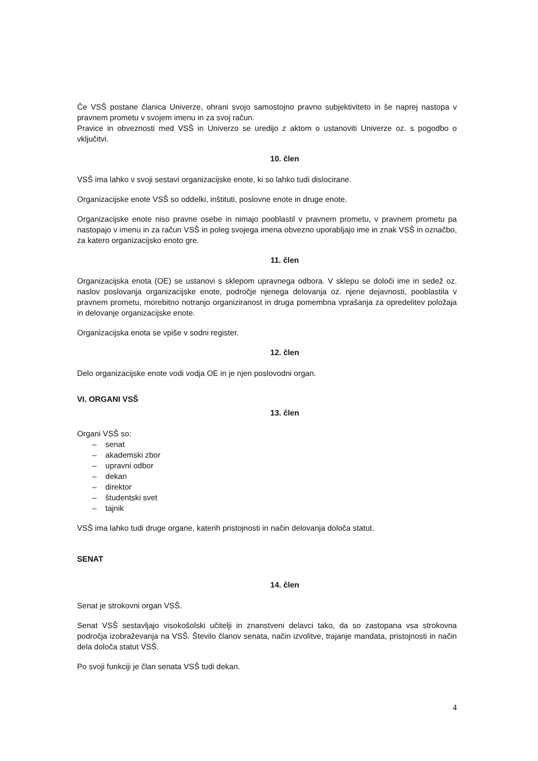Če VSŠ postane članica Univerze, ohrani svojo samostojno pravno subjektiviteto in še naprej nastopa v pravnem prometu v svojem imenu in za svoj račun.
Pravice in obveznosti med VSŠ in Univerzo se uredijo z aktom o ustanoviti Univerze oz. s pogodbo o vključitvi.
10. člen
VSŠ ima lahko v svoji sestavi organizacijske enote, ki so lahko tudi dislocirane.
Organizacijske enote VSŠ so oddelki, inštituti, poslovne enote in druge enote.
Organizacijske enote niso pravne osebe in nimajo pooblastil v pravnem prometu, v pravnem prometu pa nastopajo v imenu in za račun VSŠ in poleg svojega imena obvezno uporabljajo ime in znak VSŠ in označbo, za katero organizacijsko enoto gre.
11. člen
Organizacijska enota (OE) se ustanovi s sklepom upravnega odbora. V sklepu se določi ime in sedež oz. naslov poslovanja organizacijske enote, področje njenega delovanja oz. njene dejavnosti, pooblastila v pravnem prometu, morebitno notranjo organiziranost in druga pomembna vprašanja za opredelitev položaja in delovanje organizacijske enote.
Organizacijska enota se vpiše v sodni register.
12. člen
Delo organizacijske enote vodi vodja OE in je njen poslovodni organ.
VI. ORGANI VSŠ
13. člen
Organi VSŠ so:
– senat
– akademski zbor
– upravni odbor
– dekan
– direktor
– študentski svet
– tajnik
VSŠ ima lahko tudi druge organe, katerih pristojnosti in način delovanja določa statut.
SENAT
14. člen
Senat je strokovni organ VSŠ.
Senat VSŠ sestavljajo visokošolski učitelji in znanstveni delavci tako, da so zastopana vsa strokovna področja izobraževanja na VSŠ. Število članov senata, način izvolitve, trajanje mandata, pristojnosti in način dela določa statut VSŠ.
Po svoji funkciji je član senata VSŠ tudi dekan.
4